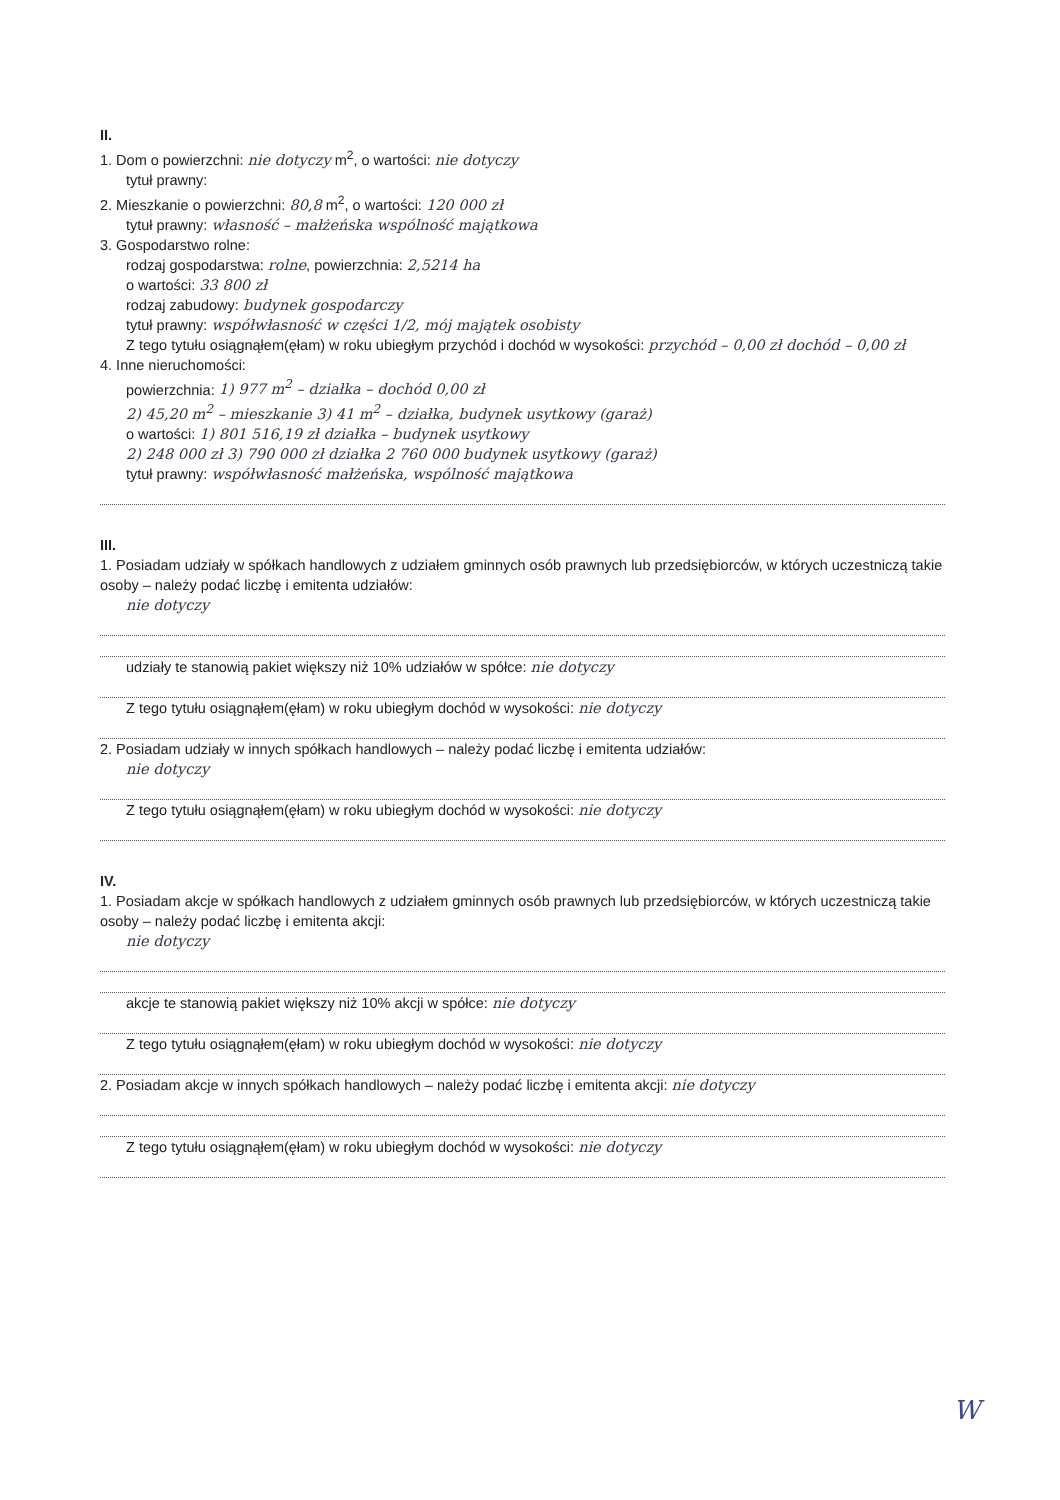II.
1. Dom o powierzchni: nie dotyczy m<sup>2</sup>, o wartości: nie dotyczy
tytuł prawny:
2. Mieszkanie o powierzchni: 80,8 m<sup>2</sup>, o wartości: 120 000 zł
tytuł prawny: własność – małżeńska wspólność majątkowa
3. Gospodarstwo rolne:
rodzaj gospodarstwa: rolne, powierzchnia: 2,5214 ha
o wartości: 33 800 zł
rodzaj zabudowy: budynek gospodarczy
tytuł prawny: współwłasność w części 1/2, mój majątek osobisty
Z tego tytułu osiągnąłem(ęłam) w roku ubiegłym przychód i dochód w wysokości: przychód – 0,00 zł dochód – 0,00 zł
4. Inne nieruchomości:
powierzchnia: 1) 977 m<sup>2</sup> – działka – dochód 0,00 zł
2) 45,20 m<sup>2</sup> – mieszkanie 3) 41 m<sup>2</sup> – działka, budynek usytkowy (garaż)
o wartości: 1) 801 516,19 zł działka – budynek usytkowy
2) 248 000 zł 3) 790 000 zł działka 2 760 000 budynek usytkowy (garaż)
tytuł prawny: współwłasność małżeńska, wspólność majątkowa
III.
1. Posiadam udziały w spółkach handlowych z udziałem gminnych osób prawnych lub przedsiębiorców, w których uczestniczą takie osoby – należy podać liczbę i emitenta udziałów:
nie dotyczy
udziały te stanowią pakiet większy niż 10% udziałów w spółce: nie dotyczy
Z tego tytułu osiągnąłem(ęłam) w roku ubiegłym dochód w wysokości: nie dotyczy
2. Posiadam udziały w innych spółkach handlowych – należy podać liczbę i emitenta udziałów:
nie dotyczy
Z tego tytułu osiągnąłem(ęłam) w roku ubiegłym dochód w wysokości: nie dotyczy
IV.
1. Posiadam akcje w spółkach handlowych z udziałem gminnych osób prawnych lub przedsiębiorców, w których uczestniczą takie osoby – należy podać liczbę i emitenta akcji:
nie dotyczy
akcje te stanowią pakiet większy niż 10% akcji w spółce: nie dotyczy
Z tego tytułu osiągnąłem(ęłam) w roku ubiegłym dochód w wysokości: nie dotyczy
2. Posiadam akcje w innych spółkach handlowych – należy podać liczbę i emitenta akcji: nie dotyczy
Z tego tytułu osiągnąłem(ęłam) w roku ubiegłym dochód w wysokości: nie dotyczy
W